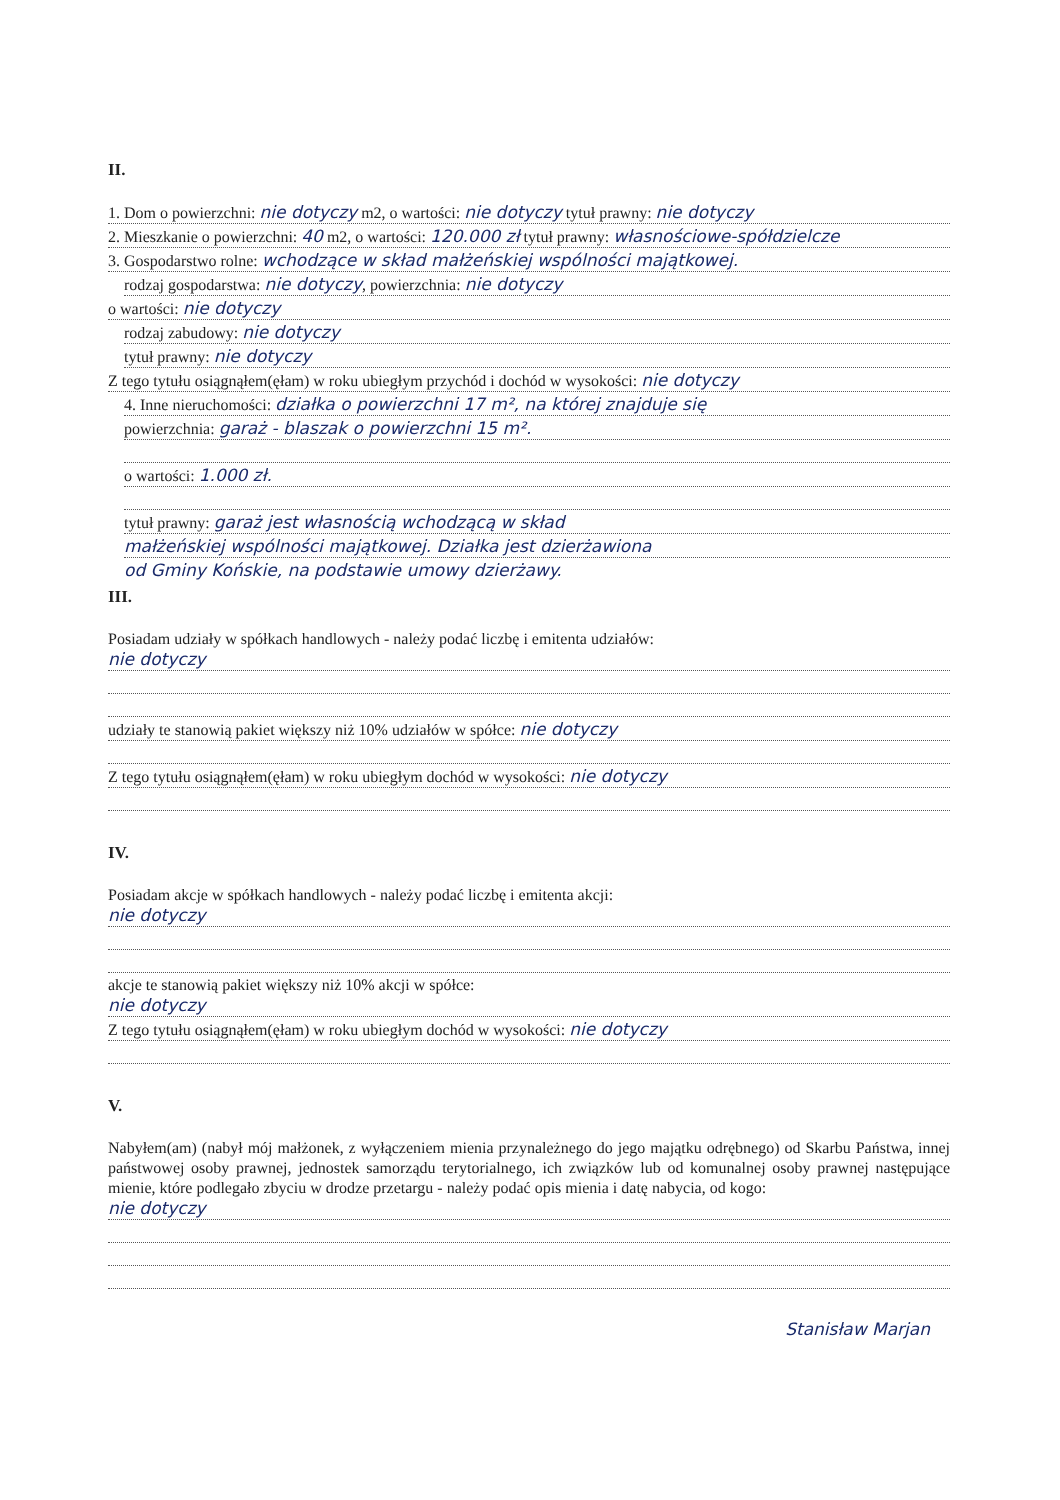II.
1. Dom o powierzchni: nie dotyczy m2, o wartości: nie dotyczy tytuł prawny: nie dotyczy
2. Mieszkanie o powierzchni: 40 m2, o wartości: 120.000 zł tytuł prawny: własnościowe-spółdzielcze
3. Gospodarstwo rolne: wchodzące w skład małżeńskiej wspólności majątkowej.
rodzaj gospodarstwa: nie dotyczy, powierzchnia: nie dotyczy
o wartości: nie dotyczy
rodzaj zabudowy: nie dotyczy
tytuł prawny: nie dotyczy
Z tego tytułu osiągnąłem(ęłam) w roku ubiegłym przychód i dochód w wysokości: nie dotyczy
4. Inne nieruchomości: działka o powierzchni 17 m², na której znajduje się
powierzchnia: garaż - blaszak o powierzchni 15 m².
o wartości: 1.000 zł.
tytuł prawny: garaż jest własnością wchodzącą w skład
małżeńskiej wspólności majątkowej. Działka jest dzierżawiona
od Gminy Końskie, na podstawie umowy dzierżawy.
III.
Posiadam udziały w spółkach handlowych - należy podać liczbę i emitenta udziałów:
nie dotyczy
udziały te stanowią pakiet większy niż 10% udziałów w spółce: nie dotyczy
Z tego tytułu osiągnąłem(ęłam) w roku ubiegłym dochód w wysokości: nie dotyczy
IV.
Posiadam akcje w spółkach handlowych - należy podać liczbę i emitenta akcji:
nie dotyczy
akcje te stanowią pakiet większy niż 10% akcji w spółce:
nie dotyczy
Z tego tytułu osiągnąłem(ęłam) w roku ubiegłym dochód w wysokości: nie dotyczy
V.
Nabyłem(am) (nabył mój małżonek, z wyłączeniem mienia przynależnego do jego majątku odrębnego) od Skarbu Państwa, innej państwowej osoby prawnej, jednostek samorządu terytorialnego, ich związków lub od komunalnej osoby prawnej następujące mienie, które podlegało zbyciu w drodze przetargu - należy podać opis mienia i datę nabycia, od kogo:
nie dotyczy
Stanisław Marjan